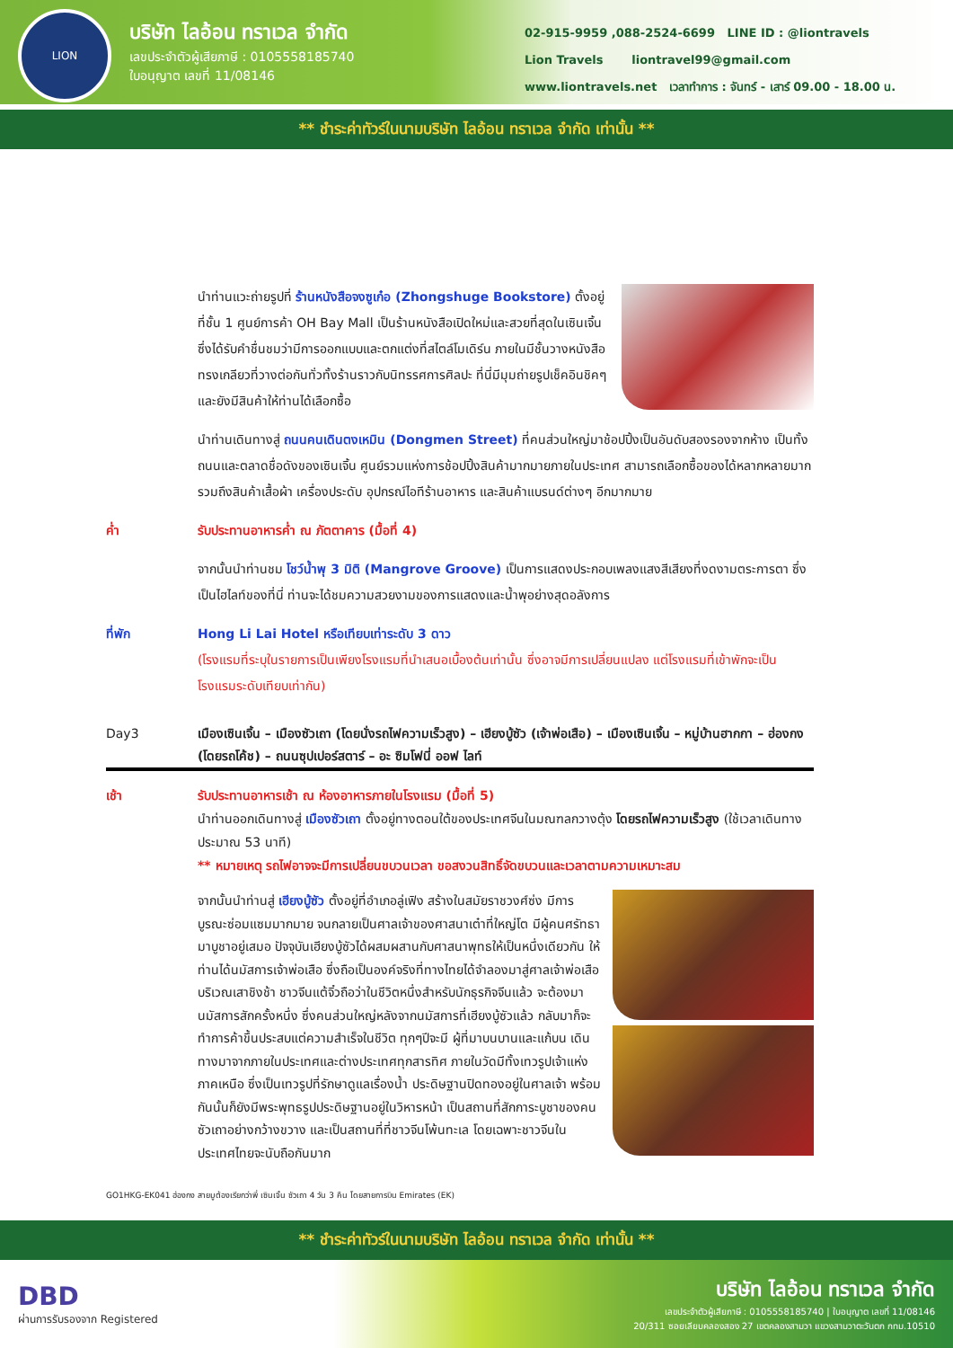LION
บริษัท ไลอ้อน ทราเวล จำกัด
เลขประจำตัวผู้เสียภาษี : 0105558185740
ใบอนุญาต เลขที่ 11/08146
02-915-9959 ,088-2524-6699 LINE ID : @liontravels
Lion Travels liontravel99@gmail.com
www.liontravels.net เวลาทำการ : จันทร์ - เสาร์ 09.00 - 18.00 น.
** ชำระค่าทัวร์ในนามบริษัท ไลอ้อน ทราเวล จำกัด เท่านั้น **
นำท่านแวะถ่ายรูปที่ ร้านหนังสือจงซูเก๋อ (Zhongshuge Bookstore) ตั้งอยู่ที่ชั้น 1 ศูนย์การค้า OH Bay Mall เป็นร้านหนังสือเปิดใหม่และสวยที่สุดในเซินเจิ้น ซึ่งได้รับคำชื่นชมว่ามีการออกแบบและตกแต่งที่สไตล์โมเดิร์น ภายในมีชั้นวางหนังสือทรงเกลียวที่วางต่อกันทั่วทั้งร้านราวกับนิทรรศการศิลปะ ที่นี่มีมุมถ่ายรูปเช็คอินชิคๆ และยังมีสินค้าให้ท่านได้เลือกซื้อ
นำท่านเดินทางสู่ ถนนคนเดินตงเหมิน (Dongmen Street) ที่คนส่วนใหญ่มาช้อปปิ้งเป็นอันดับสองรองจากห้าง เป็นทั้งถนนและตลาดชื่อดังของเซินเจิ้น ศูนย์รวมแห่งการช้อปปิ้งสินค้ามากมายภายในประเทศ สามารถเลือกซื้อของได้หลากหลายมาก รวมถึงสินค้าเสื้อผ้า เครื่องประดับ อุปกรณ์ไอทีร้านอาหาร และสินค้าแบรนด์ต่างๆ อีกมากมาย
ค่ำ รับประทานอาหารค่ำ ณ ภัตตาคาร (มื้อที่ 4)
จากนั้นนำท่านชม โชว์น้ำพุ 3 มิติ (Mangrove Groove) เป็นการแสดงประกอบเพลงแสงสีเสียงที่งดงามตระการตา ซึ่งเป็นไฮไลท์ของที่นี่ ท่านจะได้ชมความสวยงามของการแสดงและน้ำพุอย่างสุดอลังการ
ที่พัก Hong Li Lai Hotel หรือเทียบเท่าระดับ 3 ดาว
(โรงแรมที่ระบุในรายการเป็นเพียงโรงแรมที่นำเสนอเบื้องต้นเท่านั้น ซึ่งอาจมีการเปลี่ยนแปลง แต่โรงแรมที่เข้าพักจะเป็นโรงแรมระดับเทียบเท่ากัน)
Day3 เมืองเซินเจิ้น – เมืองซัวเถา (โดยนั่งรถไฟความเร็วสูง) – เฮียงบู้ซัว (เจ้าพ่อเสือ) – เมืองเซินเจิ้น – หมู่บ้านฮากกา – ฮ่องกง (โดยรถโค้ช) – ถนนซุปเปอร์สตาร์ – อะ ซิมโฟนี่ ออฟ ไลท์
เช้า รับประทานอาหารเช้า ณ ห้องอาหารภายในโรงแรม (มื้อที่ 5)
นำท่านออกเดินทางสู่ เมืองซัวเถา ตั้งอยู่ทางตอนใต้ของประเทศจีนในมณฑลกวางตุ้ง โดยรถไฟความเร็วสูง (ใช้เวลาเดินทางประมาณ 53 นาที)
** หมายเหตุ รถไฟอาจจะมีการเปลี่ยนขบวนเวลา ขอสงวนสิทธิ์จัดขบวนและเวลาตามความเหมาะสม
จากนั้นนำท่านสู่ เฮียงบู้ซัว ตั้งอยู่ที่อำเภอลู่เฟิง สร้างในสมัยราชวงศ์ซ่ง มีการบูรณะซ่อมแซมมากมาย จนกลายเป็นศาลเจ้าของศาสนาเต๋าที่ใหญ่โต มีผู้คนศรัทธามาบูชาอยู่เสมอ ปัจจุบันเฮียงบู้ซัวได้ผสมผสานกับศาสนาพุทธให้เป็นหนึ่งเดียวกัน ให้ท่านได้นมัสการเจ้าพ่อเสือ ซึ่งถือเป็นองค์จริงที่ทางไทยได้จำลองมาสู่ศาลเจ้าพ่อเสือบริเวณเสาชิงช้า ชาวจีนแต้จิ๋วถือว่าในชีวิตหนึ่งสำหรับนักธุรกิจจีนแล้ว จะต้องมานมัสการสักครั้งหนึ่ง ซึ่งคนส่วนใหญ่หลังจากนมัสการที่เฮียงบู้ซัวแล้ว กลับมาก็จะทำการค้าขึ้นประสบแต่ความสำเร็จในชีวิต ทุกๆปีจะมี ผู้ที่มาบนบานและแก้บน เดินทางมาจากภายในประเทศและต่างประเทศทุกสารทิศ ภายในวัดมีทั้งเทวรูปเจ้าแห่งภาคเหนือ ซึ่งเป็นเทวรูปที่รักษาดูแลเรื่องน้ำ ประดิษฐานปิดทองอยู่ในศาลเจ้า พร้อมกันนั้นก็ยังมีพระพุทธรูปประดิษฐานอยู่ในวิหารหน้า เป็นสถานที่สักการะบูชาของคนซัวเถาอย่างกว้างขวาง และเป็นสถานที่ที่ชาวจีนโพ้นทะเล โดยเฉพาะชาวจีนในประเทศไทยจะนับถือกันมาก
GO1HKG-EK041 ฮ่องกง สายมูต้องเรียกว่าพี่ เซินเจิ้น ซัวเถา 4 วัน 3 คืน โดยสายการบิน Emirates (EK)
** ชำระค่าทัวร์ในนามบริษัท ไลอ้อน ทราเวล จำกัด เท่านั้น **
DBD
ผ่านการรับรองจาก Registered
บริษัท ไลอ้อน ทราเวล จำกัด
เลขประจำตัวผู้เสียภาษี : 0105558185740 | ใบอนุญาต เลขที่ 11/08146
20/311 ซอยเลียบคลองสอง 27 เขตคลองสามวา แขวงสามวาตะวันตก กทม.10510